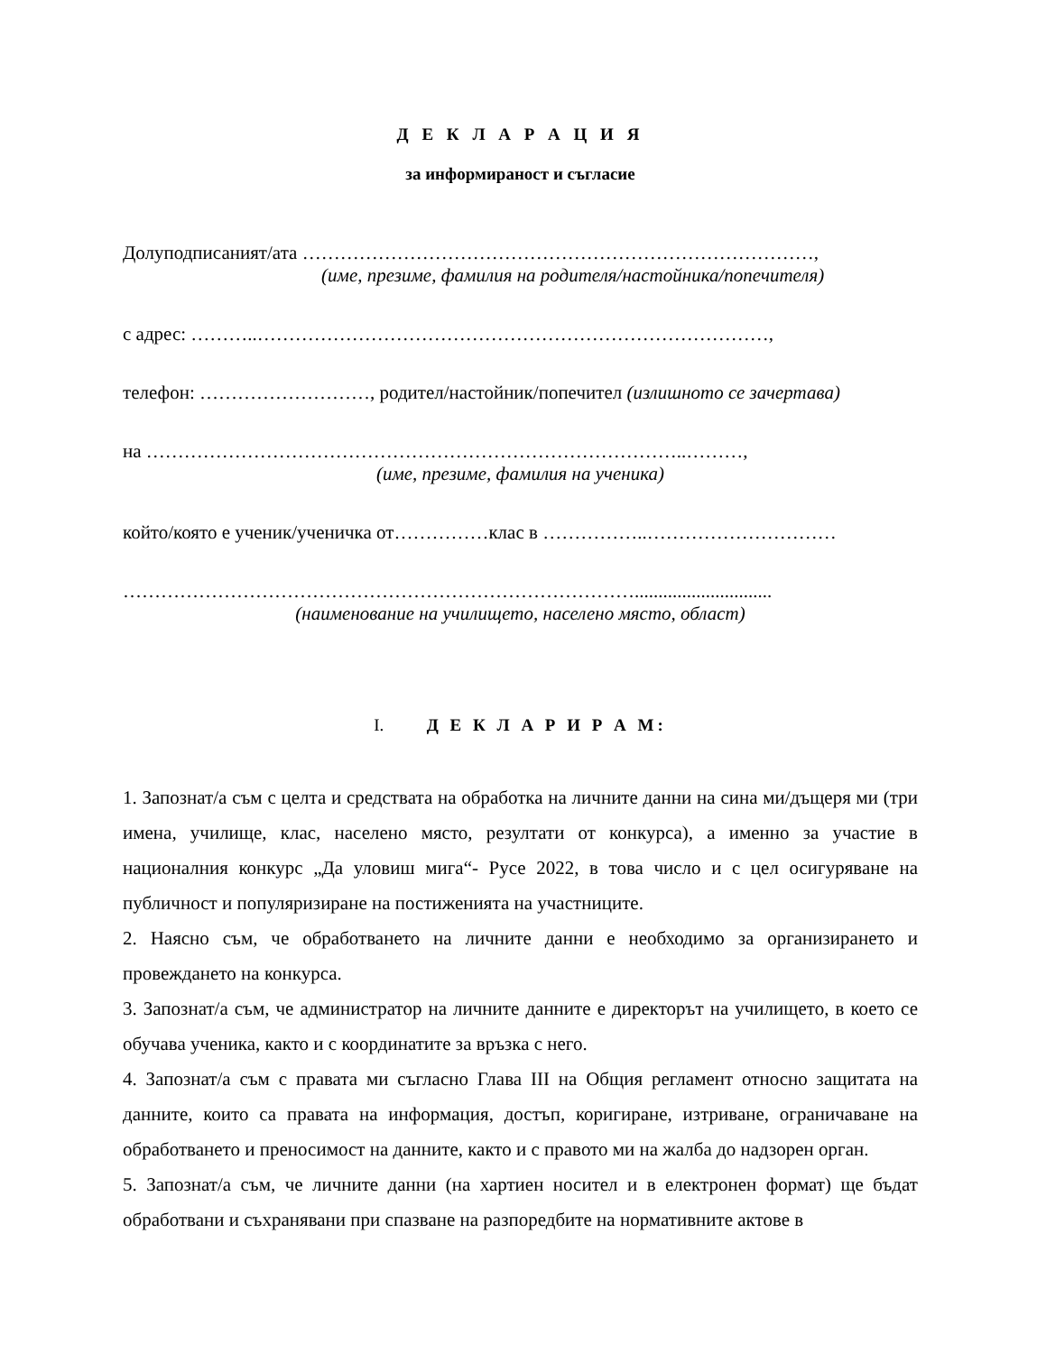Д Е К Л А Р А Ц И Я
за информираност и съгласие
Долуподписаният/ата ………………………………………………………………………,
(име, презиме, фамилия на родителя/настойника/попечителя)
с адрес: ………..………………………………………………………………………,
телефон: ………………………, родител/настойник/попечител (излишното се зачертава)
на …………………………………………………………………………..………,
(име, презиме, фамилия на ученика)
който/която е ученик/ученичка от……………клас в ……………..…………………………
……………………………………………………………………….............................
(наименование на училището, населено място, област)
I. Д Е К Л А Р И Р А М:
1. Запознат/а съм с целта и средствата на обработка на личните данни на сина ми/дъщеря ми (три имена, училище, клас, населено място, резултати от конкурса), а именно за участие в националния конкурс „Да уловиш мига“- Русе 2022, в това число и с цел осигуряване на публичност и популяризиране на постиженията на участниците.
2. Наясно съм, че обработването на личните данни е необходимо за организирането и провеждането на конкурса.
3. Запознат/а съм, че администратор на личните данните е директорът на училището, в което се обучава ученика, както и с координатите за връзка с него.
4. Запознат/а съм с правата ми съгласно Глава III на Общия регламент относно защитата на данните, които са правата на информация, достъп, коригиране, изтриване, ограничаване на обработването и преносимост на данните, както и с правото ми на жалба до надзорен орган.
5. Запознат/а съм, че личните данни (на хартиен носител и в електронен формат) ще бъдат обработвани и съхранявани при спазване на разпоредбите на нормативните актове в